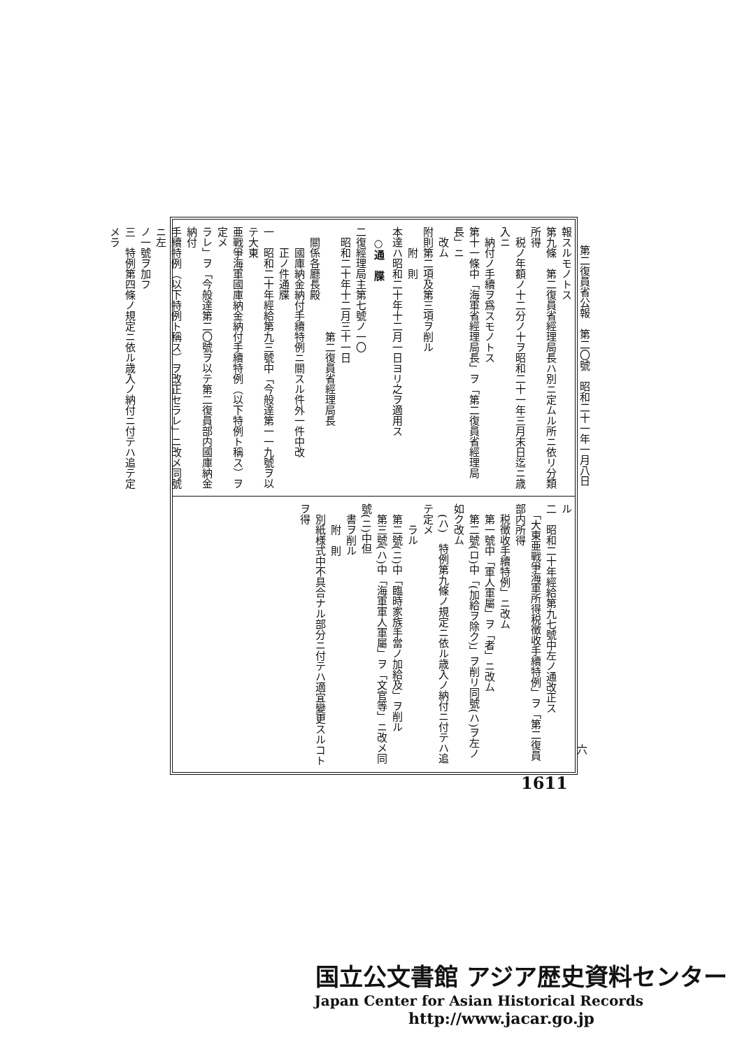第二復員省公報　第二〇號　昭和二十一年一月八日
報スルモノトス
第九條　第二復員省經理局長ハ別ニ定ムル所ニ依リ分類所得
　税ノ年額ノ十二分ノ十ヲ昭和二十一年三月末日迄ニ歳入ニ
　納付ノ手續ヲ爲スモノトス
第十一條中「海軍省經理局長」ヲ「第二復員省經理局長」ニ
　改ム
附則第二項及第三項ヲ削ル
　　附　則
本達ハ昭和二十年十二月一日ヨリ之ヲ適用ス
　○通　牒
二復經理局主第七號ノ一〇
　昭和二十年十二月三十一日
　　　　　　　　　　第二復員省經理局長
　關係各廳長殿
　　國庫納金納付手續特例ニ關スル件外一件中改
　　正ノ件通牒
一　昭和二十年經給第九三號中「今般達第一一九號ヲ以テ大東
亜戰爭海軍國庫納金納付手續特例（以下特例ト稱ス）ヲ定メ
ラレ」ヲ「今般達第二〇號ヲ以テ第二復員部内國庫納金納付
手續特例（以下特例ト稱ス）ヲ改正セラレ」ニ改メ同號ニ左
ノ一號ヲ加フ
三　特例第四條ノ規定ニ依ル歳入ノ納付ニ付テハ追テ定メラ
ル
二　昭和二十年經給第九七號中左ノ通改正ス
　「大東亜戰爭海軍所得税徴收手續特例」ヲ「第二復員部内所得
　税徴收手續特例」ニ改ム
　第一號中「軍人軍屬」ヲ「者」ニ改ム
　第二號(ロ)中「(加給ヲ除ク)」ヲ削リ同號(ハ)ヲ左ノ如ク改ム
　(ハ)　特例第九條ノ規定ニ依ル歳入ノ納付ニ付テハ追テ定メ
　　ラル
　第二號(ニ)中「臨時家族手當ノ加給及」ヲ削ル
　第三號(ハ)中「海軍軍人軍屬」ヲ「文官等」ニ改メ同號(ニ)中但
　書ヲ削ル
　　附　則
　別紙様式中不具合ナル部分ニ付テハ適宜變更スルコトヲ得
六
1611
国立公文書館 アジア歴史資料センター
Japan Center for Asian Historical Records
http://www.jacar.go.jp